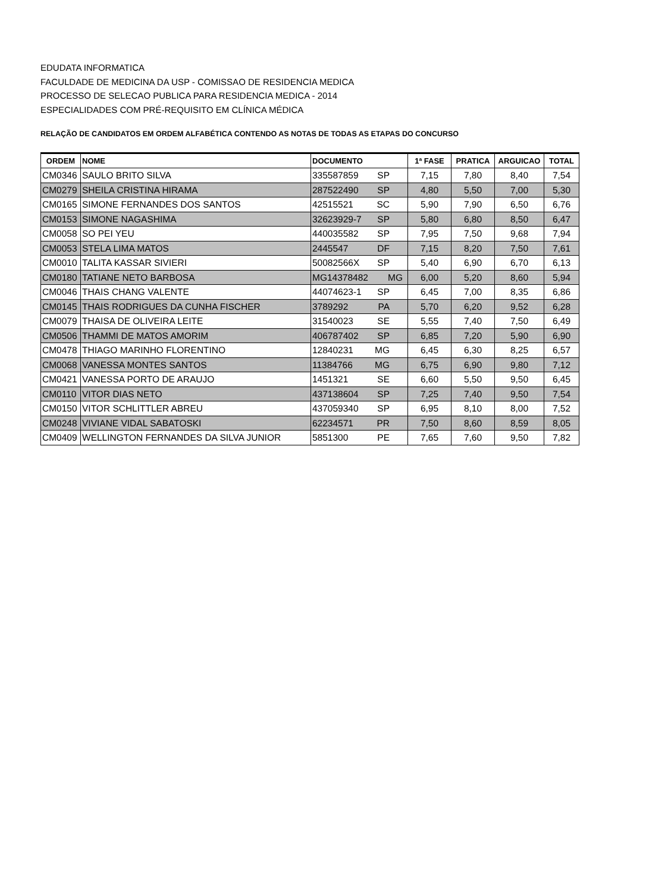EDUDATA INFORMATICA
FACULDADE DE MEDICINA DA USP - COMISSAO DE RESIDENCIA MEDICA
PROCESSO DE SELECAO PUBLICA PARA RESIDENCIA MEDICA - 2014
ESPECIALIDADES COM PRÉ-REQUISITO EM CLÍNICA MÉDICA
RELAÇÃO DE CANDIDATOS EM ORDEM ALFABÉTICA CONTENDO AS NOTAS DE TODAS AS ETAPAS DO CONCURSO
| ORDEM | NOME | DOCUMENTO | 1ª FASE | PRATICA | ARGUICAO | TOTAL |
| --- | --- | --- | --- | --- | --- | --- |
| CM0346 | SAULO BRITO SILVA | 335587859 SP | 7,15 | 7,80 | 8,40 | 7,54 |
| CM0279 | SHEILA CRISTINA HIRAMA | 287522490 SP | 4,80 | 5,50 | 7,00 | 5,30 |
| CM0165 | SIMONE FERNANDES DOS SANTOS | 42515521 SC | 5,90 | 7,90 | 6,50 | 6,76 |
| CM0153 | SIMONE NAGASHIMA | 32623929-7 SP | 5,80 | 6,80 | 8,50 | 6,47 |
| CM0058 | SO PEI YEU | 440035582 SP | 7,95 | 7,50 | 9,68 | 7,94 |
| CM0053 | STELA LIMA MATOS | 2445547 DF | 7,15 | 8,20 | 7,50 | 7,61 |
| CM0010 | TALITA KASSAR SIVIERI | 50082566X SP | 5,40 | 6,90 | 6,70 | 6,13 |
| CM0180 | TATIANE NETO BARBOSA | MG14378482 MG | 6,00 | 5,20 | 8,60 | 5,94 |
| CM0046 | THAIS CHANG VALENTE | 44074623-1 SP | 6,45 | 7,00 | 8,35 | 6,86 |
| CM0145 | THAIS RODRIGUES DA CUNHA FISCHER | 3789292 PA | 5,70 | 6,20 | 9,52 | 6,28 |
| CM0079 | THAISA DE OLIVEIRA LEITE | 31540023 SE | 5,55 | 7,40 | 7,50 | 6,49 |
| CM0506 | THAMMI DE MATOS AMORIM | 406787402 SP | 6,85 | 7,20 | 5,90 | 6,90 |
| CM0478 | THIAGO MARINHO FLORENTINO | 12840231 MG | 6,45 | 6,30 | 8,25 | 6,57 |
| CM0068 | VANESSA MONTES SANTOS | 11384766 MG | 6,75 | 6,90 | 9,80 | 7,12 |
| CM0421 | VANESSA PORTO DE ARAUJO | 1451321 SE | 6,60 | 5,50 | 9,50 | 6,45 |
| CM0110 | VITOR DIAS NETO | 437138604 SP | 7,25 | 7,40 | 9,50 | 7,54 |
| CM0150 | VITOR SCHLITTLER ABREU | 437059340 SP | 6,95 | 8,10 | 8,00 | 7,52 |
| CM0248 | VIVIANE VIDAL SABATOSKI | 62234571 PR | 7,50 | 8,60 | 8,59 | 8,05 |
| CM0409 | WELLINGTON FERNANDES DA SILVA JUNIOR | 5851300 PE | 7,65 | 7,60 | 9,50 | 7,82 |